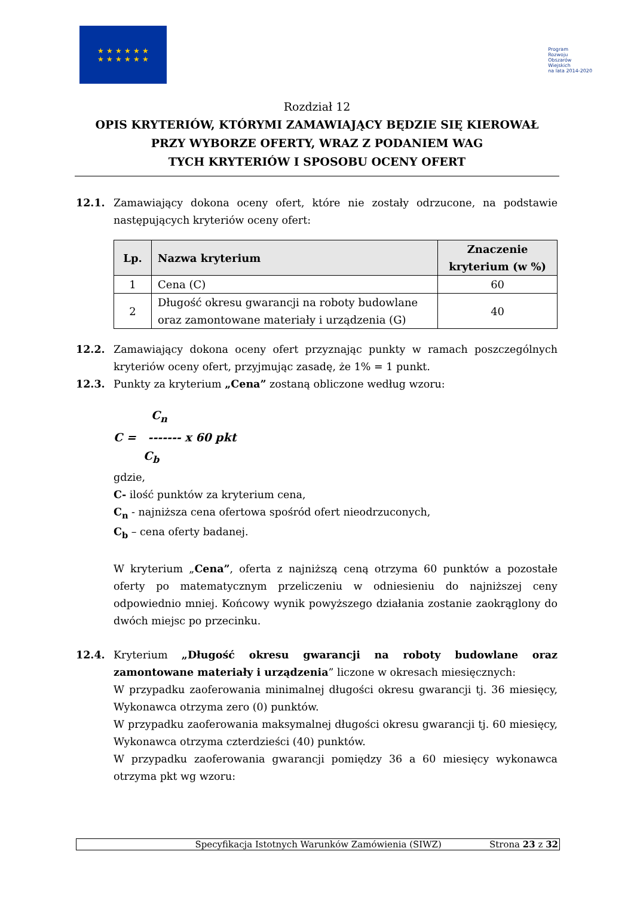★ ★ ★ ★ ★ ★
★ ★ ★ ★ ★ ★
Program
Rozwoju
Obszarów
Wiejskich
na lata 2014-2020
Rozdział 12
OPIS KRYTERIÓW, KTÓRYMI ZAMAWIAJĄCY BĘDZIE SIĘ KIEROWAŁ
PRZY WYBORZE OFERTY, WRAZ Z PODANIEM WAG
TYCH KRYTERIÓW I SPOSOBU OCENY OFERT
12.1. Zamawiający dokona oceny ofert, które nie zostały odrzucone, na podstawie następujących kryteriów oceny ofert:
| Lp. | Nazwa kryterium | Znaczenie kryterium (w %) |
| --- | --- | --- |
| 1 | Cena (C) | 60 |
| 2 | Długość okresu gwarancji na roboty budowlane oraz zamontowane materiały i urządzenia (G) | 40 |
12.2. Zamawiający dokona oceny ofert przyznając punkty w ramach poszczególnych kryteriów oceny ofert, przyjmując zasadę, że 1% = 1 punkt.
12.3. Punkty za kryterium „Cena” zostaną obliczone według wzoru:
C<sub>n</sub>
C = ------- x 60 pkt
C<sub>b</sub>
gdzie,
C- ilość punktów za kryterium cena,
C<sub>n</sub> - najniższa cena ofertowa spośród ofert nieodrzuconych,
C<sub>b</sub> – cena oferty badanej.
W kryterium „Cena”, oferta z najniższą ceną otrzyma 60 punktów a pozostałe oferty po matematycznym przeliczeniu w odniesieniu do najniższej ceny odpowiednio mniej. Końcowy wynik powyższego działania zostanie zaokrąglony do dwóch miejsc po przecinku.
12.4. Kryterium „Długość okresu gwarancji na roboty budowlane oraz zamontowane materiały i urządzenia” liczone w okresach miesięcznych:
W przypadku zaoferowania minimalnej długości okresu gwarancji tj. 36 miesięcy, Wykonawca otrzyma zero (0) punktów.
W przypadku zaoferowania maksymalnej długości okresu gwarancji tj. 60 miesięcy, Wykonawca otrzyma czterdzieści (40) punktów.
W przypadku zaoferowania gwarancji pomiędzy 36 a 60 miesięcy wykonawca otrzyma pkt wg wzoru:
Specyfikacja Istotnych Warunków Zamówienia (SIWZ) Strona 23 z 32